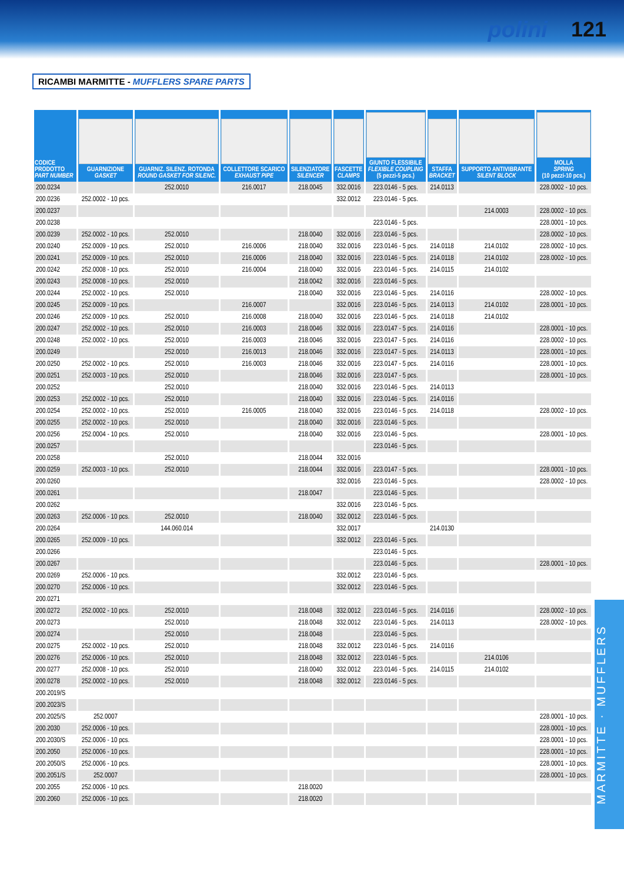polini 121
RICAMBI MARMITTE - MUFFLERS SPARE PARTS
| CODICE PRODOTTO PART NUMBER | GUARNIZIONE GASKET | GUARNIZ. SILENZ. ROTONDA ROUND GASKET FOR SILENC. | COLLETTORE SCARICO EXHAUST PIPE | SILENZIATORE SILENCER | FASCETTE CLAMPS | GIUNTO FLESSIBILE FLEXIBLE COUPLING (5 pezzi-5 pcs.) | STAFFA BRACKET | SUPPORTO ANTIVIBRANTE SILENT BLOCK | MOLLA SPRING (10 pezzi-10 pcs.) |
| --- | --- | --- | --- | --- | --- | --- | --- | --- | --- |
| 200.0234 | | 252.0010 | 216.0017 | 218.0045 | 332.0016 | 223.0146 - 5 pcs. | 214.0113 | | 228.0002 - 10 pcs. |
| 200.0236 | 252.0002 - 10 pcs. | | | | 332.0012 | 223.0146 - 5 pcs. | | | |
| 200.0237 | | | | | | | | 214.0003 | 228.0002 - 10 pcs. |
| 200.0238 | | | | | | 223.0146 - 5 pcs. | | | 228.0001 - 10 pcs. |
| 200.0239 | 252.0002 - 10 pcs. | 252.0010 | | 218.0040 | 332.0016 | 223.0146 - 5 pcs. | | | 228.0002 - 10 pcs. |
| 200.0240 | 252.0009 - 10 pcs. | 252.0010 | 216.0006 | 218.0040 | 332.0016 | 223.0146 - 5 pcs. | 214.0118 | 214.0102 | 228.0002 - 10 pcs. |
| 200.0241 | 252.0009 - 10 pcs. | 252.0010 | 216.0006 | 218.0040 | 332.0016 | 223.0146 - 5 pcs. | 214.0118 | 214.0102 | 228.0002 - 10 pcs. |
| 200.0242 | 252.0008 - 10 pcs. | 252.0010 | 216.0004 | 218.0040 | 332.0016 | 223.0146 - 5 pcs. | 214.0115 | 214.0102 | |
| 200.0243 | 252.0008 - 10 pcs. | 252.0010 | | 218.0042 | 332.0016 | 223.0146 - 5 pcs. | | | |
| 200.0244 | 252.0002 - 10 pcs. | 252.0010 | | 218.0040 | 332.0016 | 223.0146 - 5 pcs. | 214.0116 | | 228.0002 - 10 pcs. |
| 200.0245 | 252.0009 - 10 pcs. | | 216.0007 | | 332.0016 | 223.0146 - 5 pcs. | 214.0113 | 214.0102 | 228.0001 - 10 pcs. |
| 200.0246 | 252.0009 - 10 pcs. | 252.0010 | 216.0008 | 218.0040 | 332.0016 | 223.0146 - 5 pcs. | 214.0118 | 214.0102 | |
| 200.0247 | 252.0002 - 10 pcs. | 252.0010 | 216.0003 | 218.0046 | 332.0016 | 223.0147 - 5 pcs. | 214.0116 | | 228.0001 - 10 pcs. |
| 200.0248 | 252.0002 - 10 pcs. | 252.0010 | 216.0003 | 218.0046 | 332.0016 | 223.0147 - 5 pcs. | 214.0116 | | 228.0002 - 10 pcs. |
| 200.0249 | | 252.0010 | 216.0013 | 218.0046 | 332.0016 | 223.0147 - 5 pcs. | 214.0113 | | 228.0001 - 10 pcs. |
| 200.0250 | 252.0002 - 10 pcs. | 252.0010 | 216.0003 | 218.0046 | 332.0016 | 223.0147 - 5 pcs. | 214.0116 | | 228.0001 - 10 pcs. |
| 200.0251 | 252.0003 - 10 pcs. | 252.0010 | | 218.0046 | 332.0016 | 223.0147 - 5 pcs. | | | 228.0001 - 10 pcs. |
| 200.0252 | | 252.0010 | | 218.0040 | 332.0016 | 223.0146 - 5 pcs. | 214.0113 | | |
| 200.0253 | 252.0002 - 10 pcs. | 252.0010 | | 218.0040 | 332.0016 | 223.0146 - 5 pcs. | 214.0116 | | |
| 200.0254 | 252.0002 - 10 pcs. | 252.0010 | 216.0005 | 218.0040 | 332.0016 | 223.0146 - 5 pcs. | 214.0118 | | 228.0002 - 10 pcs. |
| 200.0255 | 252.0002 - 10 pcs. | 252.0010 | | 218.0040 | 332.0016 | 223.0146 - 5 pcs. | | | |
| 200.0256 | 252.0004 - 10 pcs. | 252.0010 | | 218.0040 | 332.0016 | 223.0146 - 5 pcs. | | | 228.0001 - 10 pcs. |
| 200.0257 | | | | | | 223.0146 - 5 pcs. | | | |
| 200.0258 | | 252.0010 | | 218.0044 | 332.0016 | | | | |
| 200.0259 | 252.0003 - 10 pcs. | 252.0010 | | 218.0044 | 332.0016 | 223.0147 - 5 pcs. | | | 228.0001 - 10 pcs. |
| 200.0260 | | | | | 332.0016 | 223.0146 - 5 pcs. | | | 228.0002 - 10 pcs. |
| 200.0261 | | | | 218.0047 | | 223.0146 - 5 pcs. | | | |
| 200.0262 | | | | | 332.0016 | 223.0146 - 5 pcs. | | | |
| 200.0263 | 252.0006 - 10 pcs. | 252.0010 | | 218.0040 | 332.0012 | 223.0146 - 5 pcs. | | | |
| 200.0264 | | 144.060.014 | | | 332.0017 | | 214.0130 | | |
| 200.0265 | 252.0009 - 10 pcs. | | | | 332.0012 | 223.0146 - 5 pcs. | | | |
| 200.0266 | | | | | | 223.0146 - 5 pcs. | | | |
| 200.0267 | | | | | | 223.0146 - 5 pcs. | | | 228.0001 - 10 pcs. |
| 200.0269 | 252.0006 - 10 pcs. | | | | 332.0012 | 223.0146 - 5 pcs. | | | |
| 200.0270 | 252.0006 - 10 pcs. | | | | 332.0012 | 223.0146 - 5 pcs. | | | |
| 200.0271 | | | | | | | | | |
| 200.0272 | 252.0002 - 10 pcs. | 252.0010 | | 218.0048 | 332.0012 | 223.0146 - 5 pcs. | 214.0116 | | 228.0002 - 10 pcs. |
| 200.0273 | | 252.0010 | | 218.0048 | 332.0012 | 223.0146 - 5 pcs. | 214.0113 | | 228.0002 - 10 pcs. |
| 200.0274 | | 252.0010 | | 218.0048 | | 223.0146 - 5 pcs. | | | |
| 200.0275 | 252.0002 - 10 pcs. | 252.0010 | | 218.0048 | 332.0012 | 223.0146 - 5 pcs. | 214.0116 | | |
| 200.0276 | 252.0006 - 10 pcs. | 252.0010 | | 218.0048 | 332.0012 | 223.0146 - 5 pcs. | | 214.0106 | |
| 200.0277 | 252.0008 - 10 pcs. | 252.0010 | | 218.0040 | 332.0012 | 223.0146 - 5 pcs. | 214.0115 | 214.0102 | |
| 200.0278 | 252.0002 - 10 pcs. | 252.0010 | | 218.0048 | 332.0012 | 223.0146 - 5 pcs. | | | |
| 200.2019/S | | | | | | | | | |
| 200.2023/S | | | | | | | | | |
| 200.2025/S | 252.0007 | | | | | | | | 228.0001 - 10 pcs. |
| 200.2030 | 252.0006 - 10 pcs. | | | | | | | | 228.0001 - 10 pcs. |
| 200.2030/S | 252.0006 - 10 pcs. | | | | | | | | 228.0001 - 10 pcs. |
| 200.2050 | 252.0006 - 10 pcs. | | | | | | | | 228.0001 - 10 pcs. |
| 200.2050/S | 252.0006 - 10 pcs. | | | | | | | | 228.0001 - 10 pcs. |
| 200.2051/S | 252.0007 | | | | | | | | 228.0001 - 10 pcs. |
| 200.2055 | 252.0006 - 10 pcs. | | | 218.0020 | | | | | |
| 200.2060 | 252.0006 - 10 pcs. | | | 218.0020 | | | | | |
MARMITTE · MUFFLERS